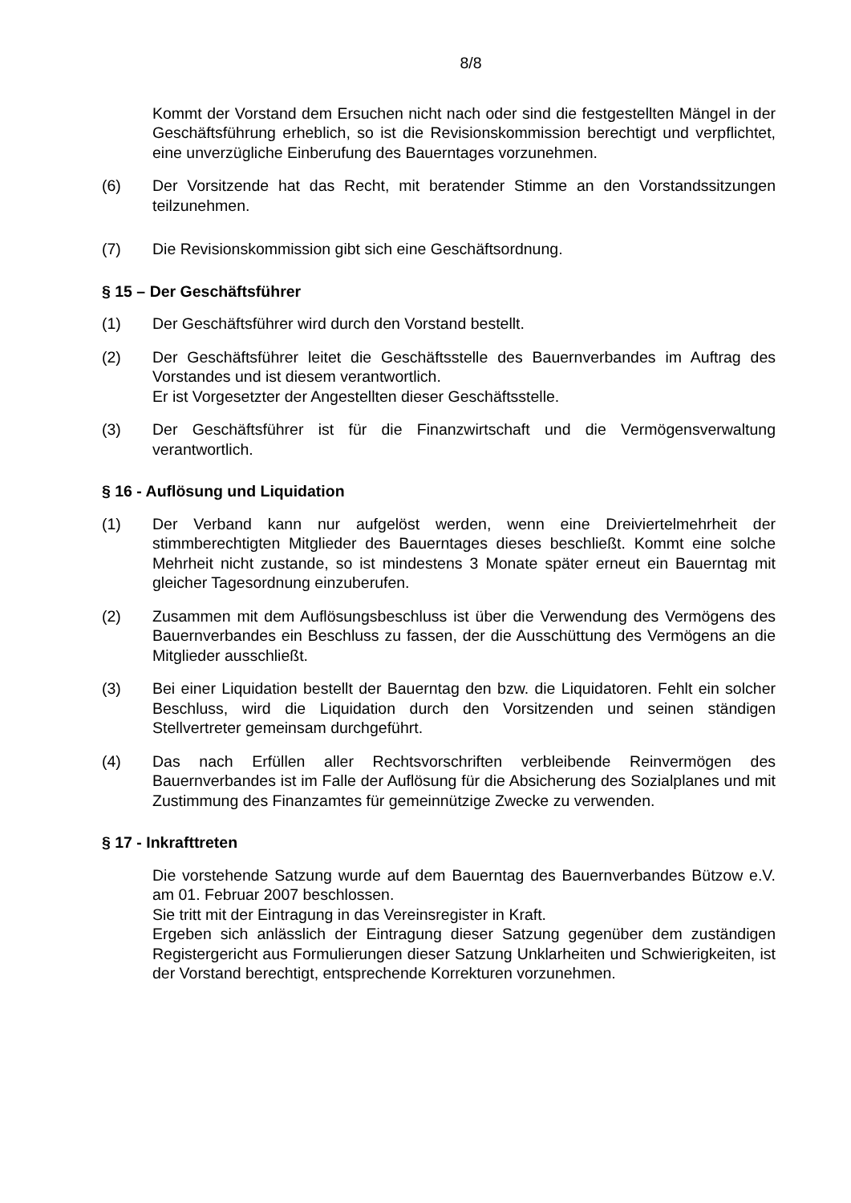8/8
Kommt der Vorstand dem Ersuchen nicht nach oder sind die festgestellten Mängel in der Geschäftsführung erheblich, so ist die Revisionskommission berechtigt und verpflichtet, eine unverzügliche Einberufung des Bauerntages vorzunehmen.
(6) Der Vorsitzende hat das Recht, mit beratender Stimme an den Vorstandssitzungen teilzunehmen.
(7) Die Revisionskommission gibt sich eine Geschäftsordnung.
§ 15 – Der Geschäftsführer
(1) Der Geschäftsführer wird durch den Vorstand bestellt.
(2) Der Geschäftsführer leitet die Geschäftsstelle des Bauernverbandes im Auftrag des Vorstandes und ist diesem verantwortlich.
Er ist Vorgesetzter der Angestellten dieser Geschäftsstelle.
(3) Der Geschäftsführer ist für die Finanzwirtschaft und die Vermögensverwaltung verantwortlich.
§ 16 - Auflösung und Liquidation
(1) Der Verband kann nur aufgelöst werden, wenn eine Dreiviertelmehrheit der stimmberechtigten Mitglieder des Bauerntages dieses beschließt. Kommt eine solche Mehrheit nicht zustande, so ist mindestens 3 Monate später erneut ein Bauerntag mit gleicher Tagesordnung einzuberufen.
(2) Zusammen mit dem Auflösungsbeschluss ist über die Verwendung des Vermögens des Bauernverbandes ein Beschluss zu fassen, der die Ausschüttung des Vermögens an die Mitglieder ausschließt.
(3) Bei einer Liquidation bestellt der Bauerntag den bzw. die Liquidatoren. Fehlt ein solcher Beschluss, wird die Liquidation durch den Vorsitzenden und seinen ständigen Stellvertreter gemeinsam durchgeführt.
(4) Das nach Erfüllen aller Rechtsvorschriften verbleibende Reinvermögen des Bauernverbandes ist im Falle der Auflösung für die Absicherung des Sozialplanes und mit Zustimmung des Finanzamtes für gemeinnützige Zwecke zu verwenden.
§ 17 - Inkrafttreten
Die vorstehende Satzung wurde auf dem Bauerntag des Bauernverbandes Bützow e.V. am 01. Februar 2007 beschlossen.
Sie tritt mit der Eintragung in das Vereinsregister in Kraft.
Ergeben sich anlässlich der Eintragung dieser Satzung gegenüber dem zuständigen Registergericht aus Formulierungen dieser Satzung Unklarheiten und Schwierigkeiten, ist der Vorstand berechtigt, entsprechende Korrekturen vorzunehmen.